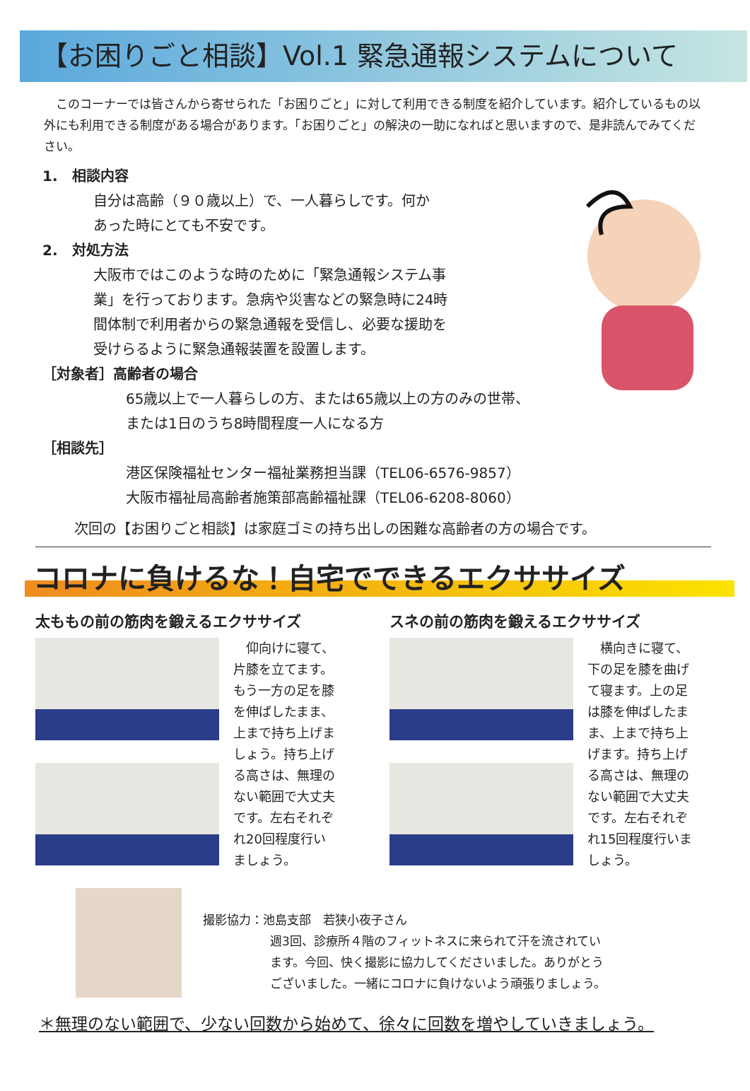【お困りごと相談】Vol.1 緊急通報システムについて
　このコーナーでは皆さんから寄せられた「お困りごと」に対して利用できる制度を紹介しています。紹介しているもの以外にも利用できる制度がある場合があります。「お困りごと」の解決の一助になればと思いますので、是非読んでみてください。
1.　相談内容
自分は高齢（９０歳以上）で、一人暮らしです。何か
あった時にとても不安です。
2.　対処方法
大阪市ではこのような時のために「緊急通報システム事
業」を行っております。急病や災害などの緊急時に24時
間体制で利用者からの緊急通報を受信し、必要な援助を
受けらるように緊急通報装置を設置します。
［対象者］高齢者の場合
65歳以上で一人暮らしの方、または65歳以上の方のみの世帯、
または1日のうち8時間程度一人になる方
［相談先］
港区保険福祉センター福祉業務担当課（TEL06-6576-9857）
大阪市福祉局高齢者施策部高齢福祉課（TEL06-6208-8060）
次回の【お困りごと相談】は家庭ゴミの持ち出しの困難な高齢者の方の場合です。
コロナに負けるな！自宅でできるエクササイズ
太ももの前の筋肉を鍛えるエクササイズ
　仰向けに寝て、
片膝を立てます。
もう一方の足を膝
を伸ばしたまま、
上まで持ち上げま
しょう。持ち上げ
る高さは、無理の
ない範囲で大丈夫
です。左右それぞ
れ20回程度行い
ましょう。
スネの前の筋肉を鍛えるエクササイズ
　横向きに寝て、
下の足を膝を曲げ
て寝ます。上の足
は膝を伸ばしたま
ま、上まで持ち上
げます。持ち上げ
る高さは、無理の
ない範囲で大丈夫
です。左右それぞ
れ15回程度行いま
しょう。
撮影協力：池島支部　若狭小夜子さん
週3回、診療所４階のフィットネスに来られて汗を流されてい
ます。今回、快く撮影に協力してくださいました。ありがとう
ございました。一緒にコロナに負けないよう頑張りましょう。
＊無理のない範囲で、少ない回数から始めて、徐々に回数を増やしていきましょう。